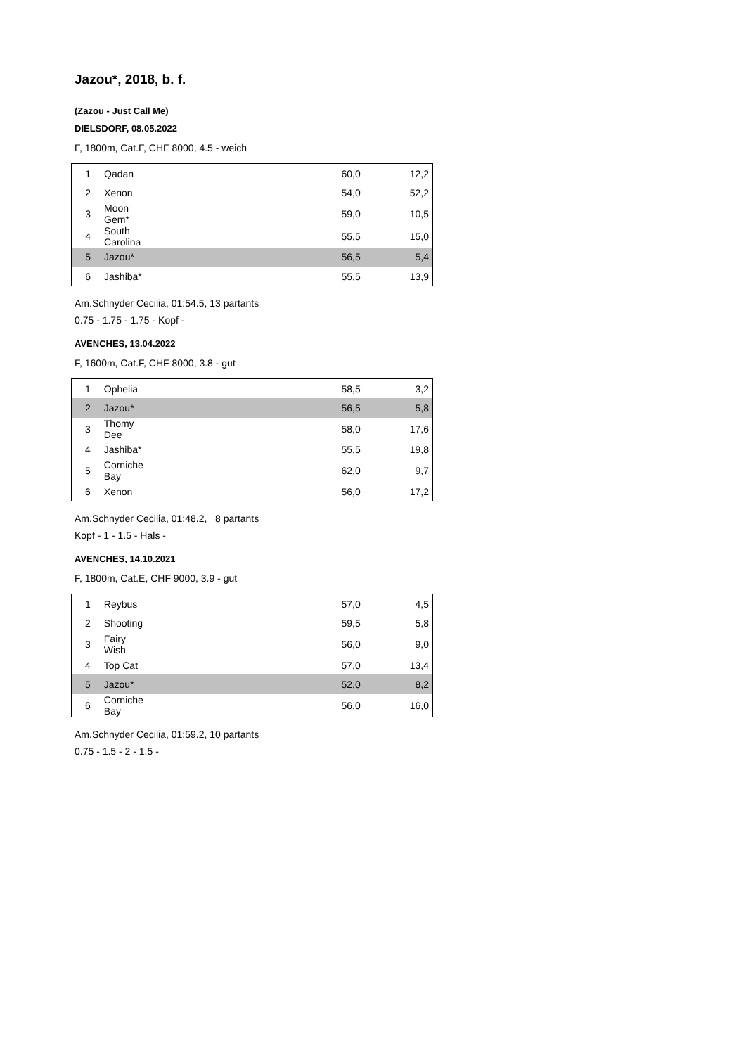Jazou*, 2018, b. f.
(Zazou - Just Call Me)
DIELSDORF, 08.05.2022
F, 1800m, Cat.F, CHF 8000, 4.5 - weich
| 1 | Qadan | 60,0 | 12,2 |
| 2 | Xenon | 54,0 | 52,2 |
| 3 | Moon Gem* | 59,0 | 10,5 |
| 4 | South Carolina | 55,5 | 15,0 |
| 5 | Jazou* | 56,5 | 5,4 |
| 6 | Jashiba* | 55,5 | 13,9 |
Am.Schnyder Cecilia, 01:54.5, 13 partants
0.75 - 1.75 - 1.75 - Kopf -
AVENCHES, 13.04.2022
F, 1600m, Cat.F, CHF 8000, 3.8 - gut
| 1 | Ophelia | 58,5 | 3,2 |
| 2 | Jazou* | 56,5 | 5,8 |
| 3 | Thomy Dee | 58,0 | 17,6 |
| 4 | Jashiba* | 55,5 | 19,8 |
| 5 | Corniche Bay | 62,0 | 9,7 |
| 6 | Xenon | 56,0 | 17,2 |
Am.Schnyder Cecilia, 01:48.2, 8 partants
Kopf - 1 - 1.5 - Hals -
AVENCHES, 14.10.2021
F, 1800m, Cat.E, CHF 9000, 3.9 - gut
| 1 | Reybus | 57,0 | 4,5 |
| 2 | Shooting | 59,5 | 5,8 |
| 3 | Fairy Wish | 56,0 | 9,0 |
| 4 | Top Cat | 57,0 | 13,4 |
| 5 | Jazou* | 52,0 | 8,2 |
| 6 | Corniche Bay | 56,0 | 16,0 |
Am.Schnyder Cecilia, 01:59.2, 10 partants
0.75 - 1.5 - 2 - 1.5 -